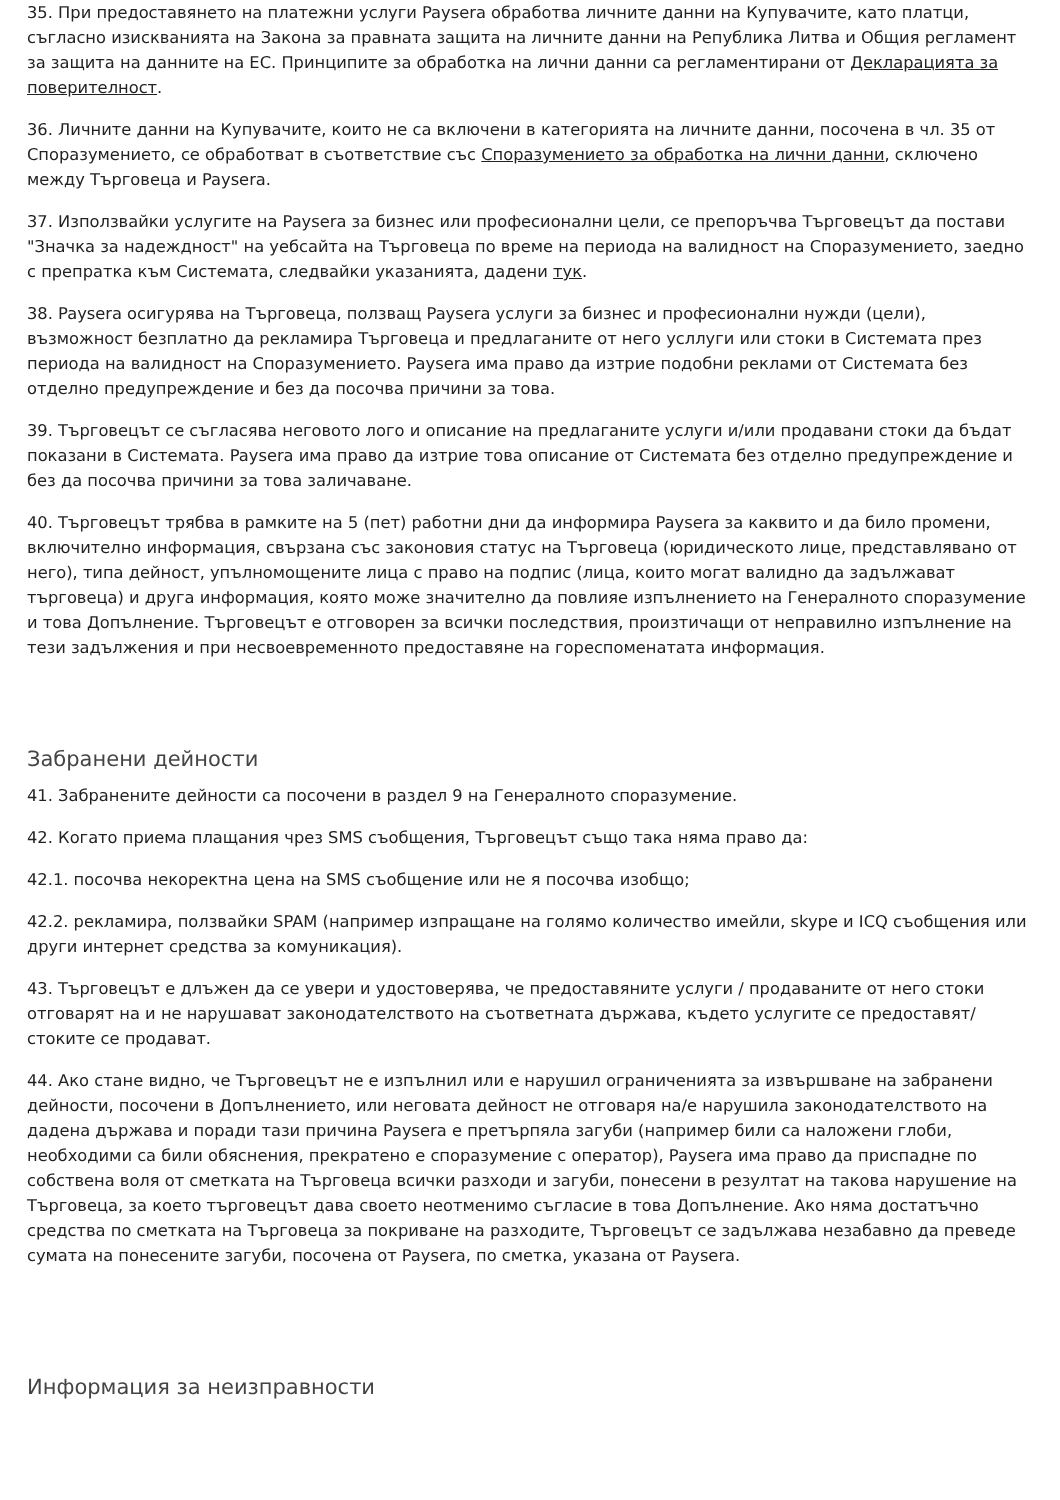35. При предоставянето на платежни услуги Paysera обработва личните данни на Купувачите, като платци, съгласно изискванията на Закона за правната защита на личните данни на Република Литва и Общия регламент за защита на данните на ЕС. Принципите за обработка на лични данни са регламентирани от Декларацията за поверителност.
36. Личните данни на Купувачите, които не са включени в категорията на личните данни, посочена в чл. 35 от Споразумението, се обработват в съответствие със Споразумението за обработка на лични данни, сключено между Търговеца и Paysera.
37. Използвайки услугите на Paysera за бизнес или професионални цели, се препоръчва Търговецът да постави "Значка за надеждност" на уебсайта на Търговеца по време на периода на валидност на Споразумението, заедно с препратка към Системата, следвайки указанията, дадени тук.
38. Paysera осигурява на Търговеца, ползващ Paysera услуги за бизнес и професионални нужди (цели), възможност безплатно да рекламира Търговеца и предлаганите от него усллуги или стоки в Системата през периода на валидност на Споразумението. Paysera има право да изтрие подобни реклами от Системата без отделно предупреждение и без да посочва причини за това.
39. Търговецът се съгласява неговото лого и описание на предлаганите услуги и/или продавани стоки да бъдат показани в Системата. Paysera има право да изтрие това описание от Системата без отделно предупреждение и без да посочва причини за това заличаване.
40. Търговецът трябва в рамките на 5 (пет) работни дни да информира Paysera за каквито и да било промени, включително информация, свързана със законовия статус на Търговеца (юридическото лице, представлявано от него), типа дейност, упълномощените лица с право на подпис (лица, които могат валидно да задължават търговеца) и друга информация, която може значително да повлияе изпълнението на Генералното споразумение и това Допълнение. Търговецът е отговорен за всички последствия, произтичащи от неправилно изпълнение на тези задължения и при несвоевременното предоставяне на гореспоменатата информация.
Забранени дейности
41. Забранените дейности са посочени в раздел 9 на Генералното споразумение.
42. Когато приема плащания чрез SMS съобщения, Търговецът също така няма право да:
42.1. посочва некоректна цена на SMS съобщение или не я посочва изобщо;
42.2. рекламира, ползвайки SPAM (например изпращане на голямо количество имейли, skype и ICQ съобщения или други интернет средства за комуникация).
43. Търговецът е длъжен да се увери и удостоверява, че предоставяните услуги / продаваните от него стоки отговарят на и не нарушават законодателството на съответната държава, където услугите се предоставят/стоките се продават.
44. Ако стане видно, че Търговецът не е изпълнил или е нарушил ограниченията за извършване на забранени дейности, посочени в Допълнението, или неговата дейност не отговаря на/е нарушила законодателството на дадена държава и поради тази причина Paysera е претърпяла загуби (например били са наложени глоби, необходими са били обяснения, прекратено е споразумение с оператор), Paysera има право да приспадне по собствена воля от сметката на Търговеца всички разходи и загуби, понесени в резултат на такова нарушение на Търговеца, за което търговецът дава своето неотменимо съгласие в това Допълнение. Ако няма достатъчно средства по сметката на Търговеца за покриване на разходите, Търговецът се задължава незабавно да преведе сумата на понесените загуби, посочена от Paysera, по сметка, указана от Paysera.
Информация за неизправности